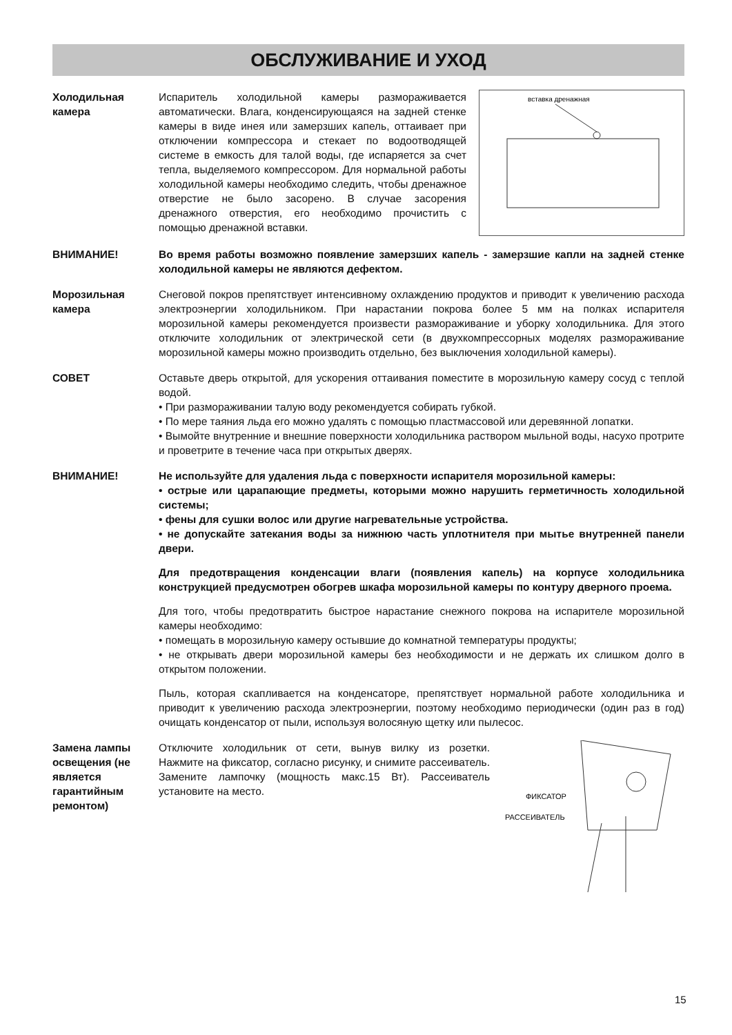ОБСЛУЖИВАНИЕ И УХОД
Холодильная камера
Испаритель холодильной камеры размораживается автоматически. Влага, конденсирующаяся на задней стенке камеры в виде инея или замерзших капель, оттаивает при отключении компрессора и стекает по водоотводящей системе в емкость для талой воды, где испаряется за счет тепла, выделяемого компрессором. Для нормальной работы холодильной камеры необходимо следить, чтобы дренажное отверстие не было засорено. В случае засорения дренажного отверстия, его необходимо прочистить с помощью дренажной вставки.
вставка дренажная
ВНИМАНИЕ! Во время работы возможно появление замерзших капель - замерзшие капли на задней стенке холодильной камеры не являются дефектом.
Морозильная камера
Снеговой покров препятствует интенсивному охлаждению продуктов и приводит к увеличению расхода электроэнергии холодильником. При нарастании покрова более 5 мм на полках испарителя морозильной камеры рекомендуется произвести размораживание и уборку холодильника. Для этого отключите холодильник от электрической сети (в двухкомпрессорных моделях размораживание морозильной камеры можно производить отдельно, без выключения холодильной камеры).
СОВЕТ Оставьте дверь открытой, для ускорения оттаивания поместите в морозильную камеру сосуд с теплой водой.
• При размораживании талую воду рекомендуется собирать губкой.
• По мере таяния льда его можно удалять с помощью пластмассовой или деревянной лопатки.
• Вымойте внутренние и внешние поверхности холодильника раствором мыльной воды, насухо протрите и проветрите в течение часа при открытых дверях.
ВНИМАНИЕ! Не используйте для удаления льда с поверхности испарителя морозильной камеры:
• острые или царапающие предметы, которыми можно нарушить герметичность холодильной системы;
• фены для сушки волос или другие нагревательные устройства.
• не допускайте затекания воды за нижнюю часть уплотнителя при мытье внутренней панели двери.
Для предотвращения конденсации влаги (появления капель) на корпусе холодильника конструкцией предусмотрен обогрев шкафа морозильной камеры по контуру дверного проема.
Для того, чтобы предотвратить быстрое нарастание снежного покрова на испарителе морозильной камеры необходимо:
• помещать в морозильную камеру остывшие до комнатной температуры продукты;
• не открывать двери морозильной камеры без необходимости и не держать их слишком долго в открытом положении.
Пыль, которая скапливается на конденсаторе, препятствует нормальной работе холодильника и приводит к увеличению расхода электроэнергии, поэтому необходимо периодически (один раз в год) очищать конденсатор от пыли, используя волосяную щетку или пылесос.
Замена лампы освещения (не является гарантийным ремонтом)
Отключите холодильник от сети, вынув вилку из розетки. Нажмите на фиксатор, согласно рисунку, и снимите рассеиватель. Замените лампочку (мощность макс.15 Вт). Рассеиватель установите на место.
ФИКСАТОР
РАССЕИВАТЕЛЬ
15